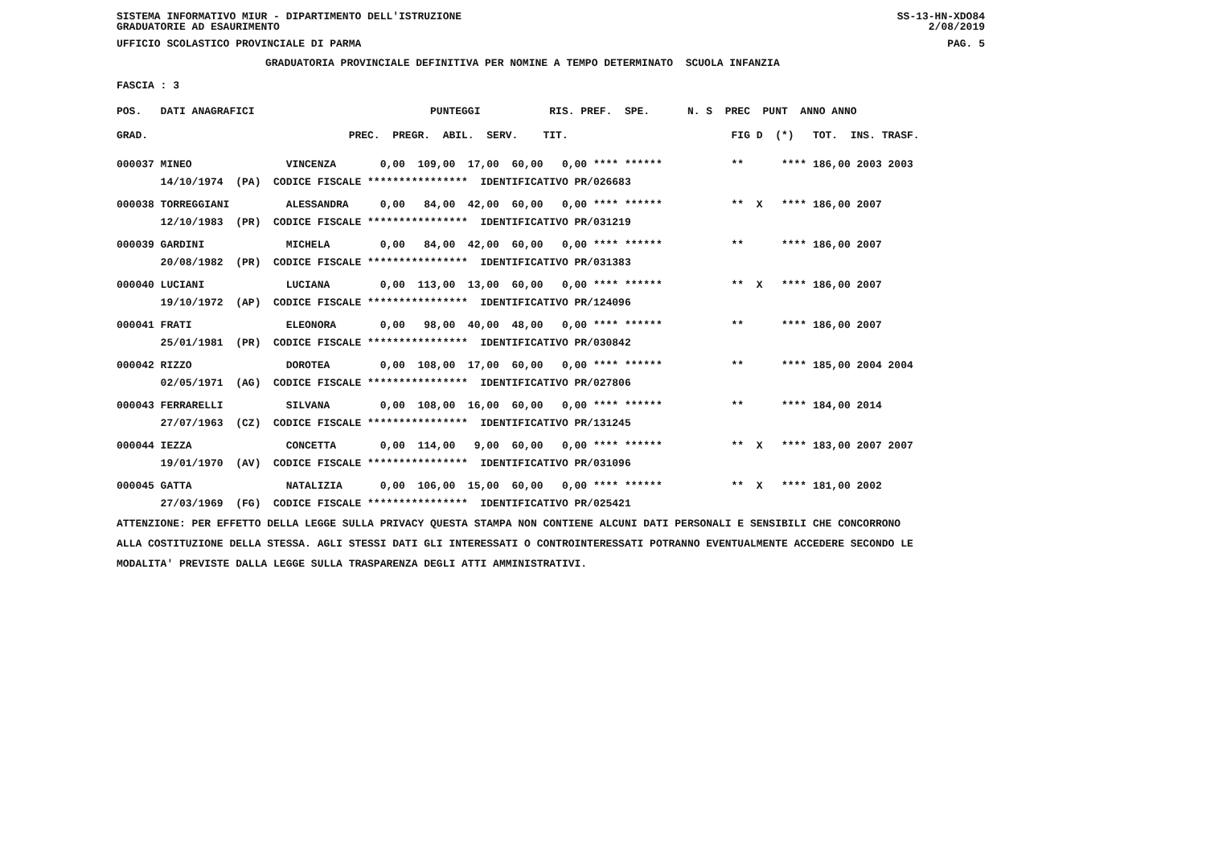SISTEMA INFORMATIVO MIUR - DIPARTIMENTO DELL'ISTRUZIONE
GRADUATORIE AD ESAURIMENTO SS-13-HN-XDO84
2/08/2019
UFFICIO SCOLASTICO PROVINCIALE DI PARMA PAG. 5
GRADUATORIA PROVINCIALE DEFINITIVA PER NOMINE A TEMPO DETERMINATO SCUOLA INFANZIA
FASCIA : 3
POS. DATI ANAGRAFICI PUNTEGGI RIS. PREF. SPE. N. S PREC PUNT ANNO ANNO
GRAD. PREC. PREGR. ABIL. SERV. TIT. FIG D (*) TOT. INS. TRASF.
| 000037 MINEO VINCENZA 0,00 109,00 17,00 60,00 0,00 **** ****** ** **** 186,00 2003 2003 |
| 14/10/1974 (PA) CODICE FISCALE **************** IDENTIFICATIVO PR/026683 |
| 000038 TORREGGIANI ALESSANDRA 0,00 84,00 42,00 60,00 0,00 **** ****** ** X **** 186,00 2007 |
| 12/10/1983 (PR) CODICE FISCALE **************** IDENTIFICATIVO PR/031219 |
| 000039 GARDINI MICHELA 0,00 84,00 42,00 60,00 0,00 **** ****** ** **** 186,00 2007 |
| 20/08/1982 (PR) CODICE FISCALE **************** IDENTIFICATIVO PR/031383 |
| 000040 LUCIANI LUCIANA 0,00 113,00 13,00 60,00 0,00 **** ****** ** X **** 186,00 2007 |
| 19/10/1972 (AP) CODICE FISCALE **************** IDENTIFICATIVO PR/124096 |
| 000041 FRATI ELEONORA 0,00 98,00 40,00 48,00 0,00 **** ****** ** **** 186,00 2007 |
| 25/01/1981 (PR) CODICE FISCALE **************** IDENTIFICATIVO PR/030842 |
| 000042 RIZZO DOROTEA 0,00 108,00 17,00 60,00 0,00 **** ****** ** **** 185,00 2004 2004 |
| 02/05/1971 (AG) CODICE FISCALE **************** IDENTIFICATIVO PR/027806 |
| 000043 FERRARELLI SILVANA 0,00 108,00 16,00 60,00 0,00 **** ****** ** **** 184,00 2014 |
| 27/07/1963 (CZ) CODICE FISCALE **************** IDENTIFICATIVO PR/131245 |
| 000044 IEZZA CONCETTA 0,00 114,00 9,00 60,00 0,00 **** ****** ** X **** 183,00 2007 2007 |
| 19/01/1970 (AV) CODICE FISCALE **************** IDENTIFICATIVO PR/031096 |
| 000045 GATTA NATALIZIA 0,00 106,00 15,00 60,00 0,00 **** ****** ** X **** 181,00 2002 |
| 27/03/1969 (FG) CODICE FISCALE **************** IDENTIFICATIVO PR/025421 |
ATTENZIONE: PER EFFETTO DELLA LEGGE SULLA PRIVACY QUESTA STAMPA NON CONTIENE ALCUNI DATI PERSONALI E SENSIBILI CHE CONCORRONO ALLA COSTITUZIONE DELLA STESSA. AGLI STESSI DATI GLI INTERESSATI O CONTROINTERESSATI POTRANNO EVENTUALMENTE ACCEDERE SECONDO LE MODALITA' PREVISTE DALLA LEGGE SULLA TRASPARENZA DEGLI ATTI AMMINISTRATIVI.